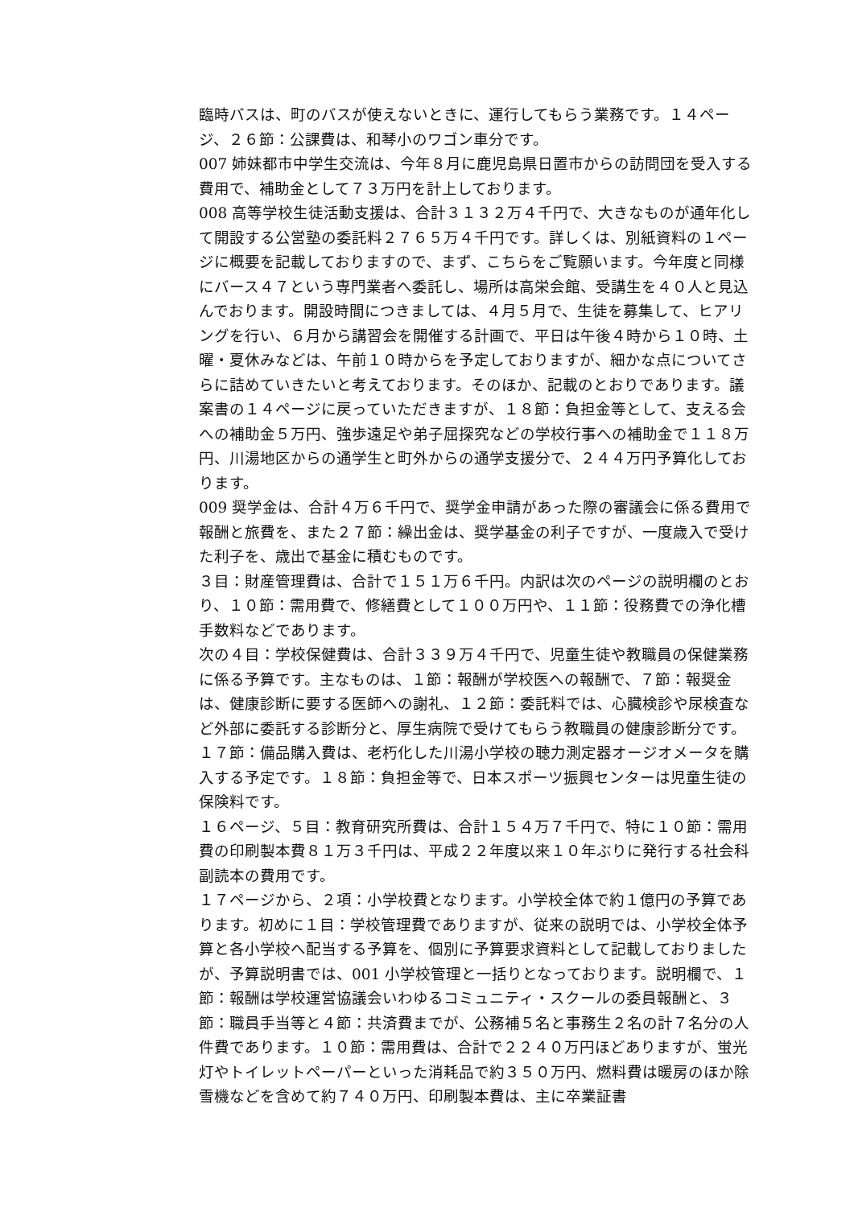臨時バスは、町のバスが使えないときに、運行してもらう業務です。１４ページ、２６節：公課費は、和琴小のワゴン車分です。
007 姉妹都市中学生交流は、今年８月に鹿児島県日置市からの訪問団を受入する費用で、補助金として７３万円を計上しております。
008 高等学校生徒活動支援は、合計３１３２万４千円で、大きなものが通年化して開設する公営塾の委託料２７６５万４千円です。詳しくは、別紙資料の１ページに概要を記載しておりますので、まず、こちらをご覧願います。今年度と同様にバース４７という専門業者へ委託し、場所は高栄会館、受講生を４０人と見込んでおります。開設時間につきましては、４月５月で、生徒を募集して、ヒアリングを行い、６月から講習会を開催する計画で、平日は午後４時から１０時、土曜・夏休みなどは、午前１０時からを予定しておりますが、細かな点についてさらに詰めていきたいと考えております。そのほか、記載のとおりであります。議案書の１４ページに戻っていただきますが、１８節：負担金等として、支える会への補助金５万円、強歩遠足や弟子屈探究などの学校行事への補助金で１１８万円、川湯地区からの通学生と町外からの通学支援分で、２４４万円予算化しております。
009 奨学金は、合計４万６千円で、奨学金申請があった際の審議会に係る費用で報酬と旅費を、また２７節：繰出金は、奨学基金の利子ですが、一度歳入で受けた利子を、歳出で基金に積むものです。
３目：財産管理費は、合計で１５１万６千円。内訳は次のページの説明欄のとおり、１０節：需用費で、修繕費として１００万円や、１１節：役務費での浄化槽手数料などであります。
次の４目：学校保健費は、合計３３９万４千円で、児童生徒や教職員の保健業務に係る予算です。主なものは、１節：報酬が学校医への報酬で、７節：報奨金は、健康診断に要する医師への謝礼、１２節：委託料では、心臓検診や尿検査など外部に委託する診断分と、厚生病院で受けてもらう教職員の健康診断分です。１７節：備品購入費は、老朽化した川湯小学校の聴力測定器オージオメータを購入する予定です。１８節：負担金等で、日本スポーツ振興センターは児童生徒の保険料です。
１６ページ、５目：教育研究所費は、合計１５４万７千円で、特に１０節：需用費の印刷製本費８１万３千円は、平成２２年度以来１０年ぶりに発行する社会科副読本の費用です。
１７ページから、２項：小学校費となります。小学校全体で約１億円の予算であります。初めに１目：学校管理費でありますが、従来の説明では、小学校全体予算と各小学校へ配当する予算を、個別に予算要求資料として記載しておりましたが、予算説明書では、001 小学校管理と一括りとなっております。説明欄で、１節：報酬は学校運営協議会いわゆるコミュニティ・スクールの委員報酬と、３節：職員手当等と４節：共済費までが、公務補５名と事務生２名の計７名分の人件費であります。１０節：需用費は、合計で２２４０万円ほどありますが、蛍光灯やトイレットペーパーといった消耗品で約３５０万円、燃料費は暖房のほか除雪機などを含めて約７４０万円、印刷製本費は、主に卒業証書